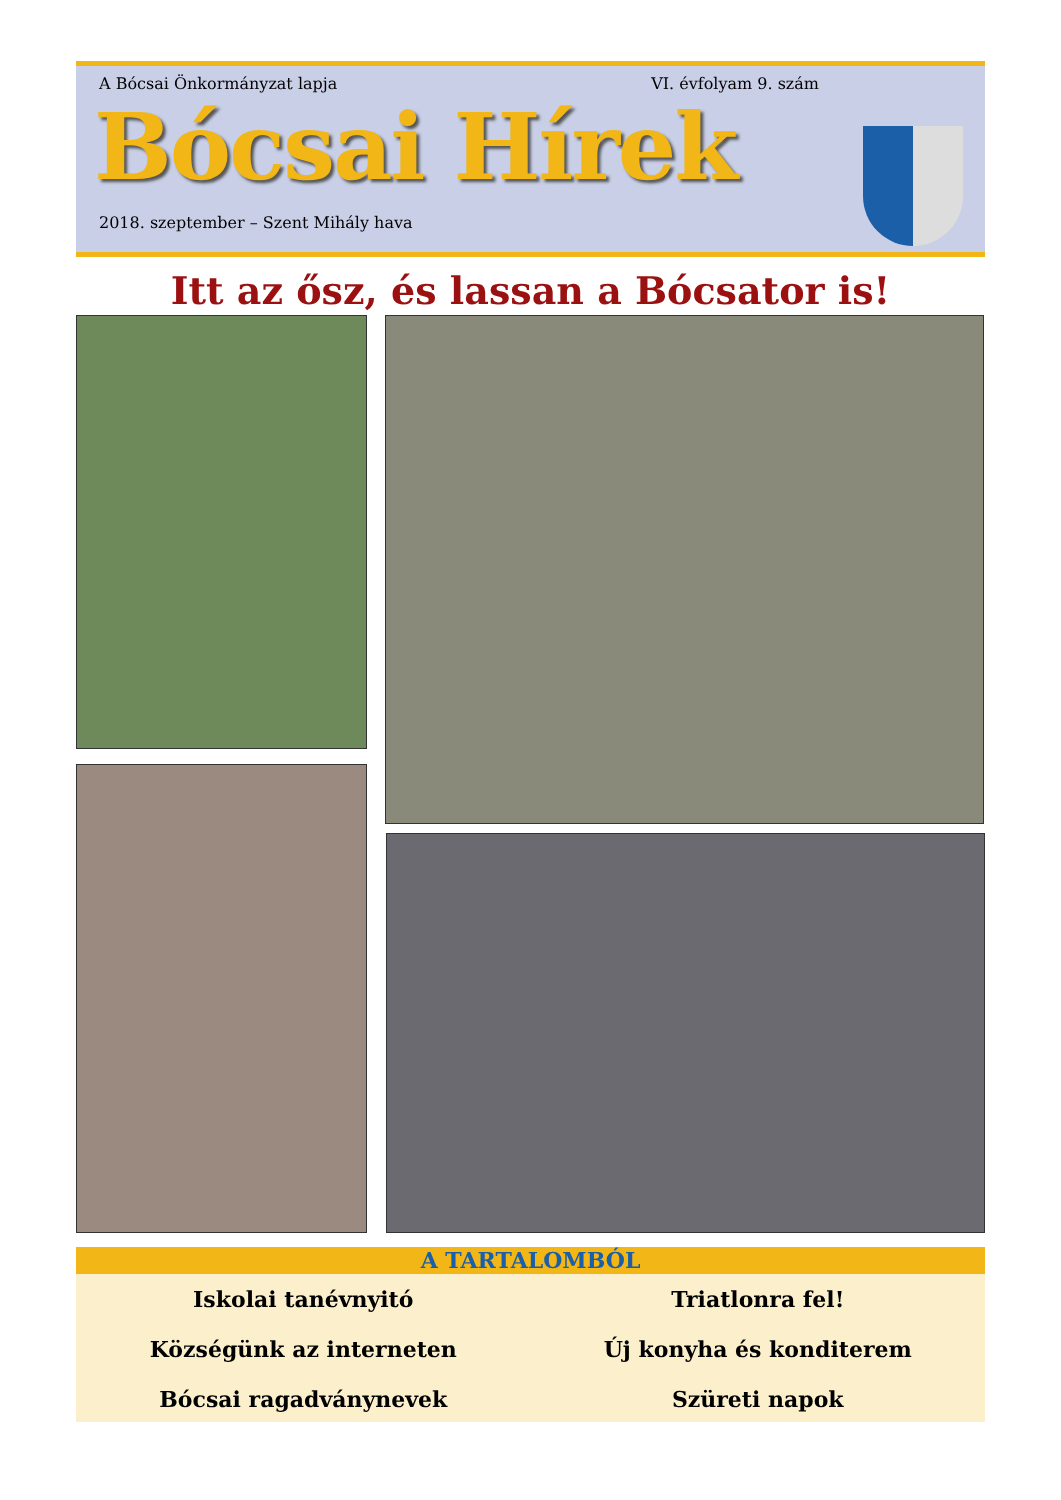A Bócsai Önkormányzat lapja VI. évfolyam 9. szám
Bócsai Hírek
2018. szeptember – Szent Mihály hava
Itt az ősz, és lassan a Bócsator is!
A TARTALOMBÓL
Iskolai tanévnyitó
Triatlonra fel!
Községünk az interneten
Új konyha és konditerem
Bócsai ragadványnevek
Szüreti napok